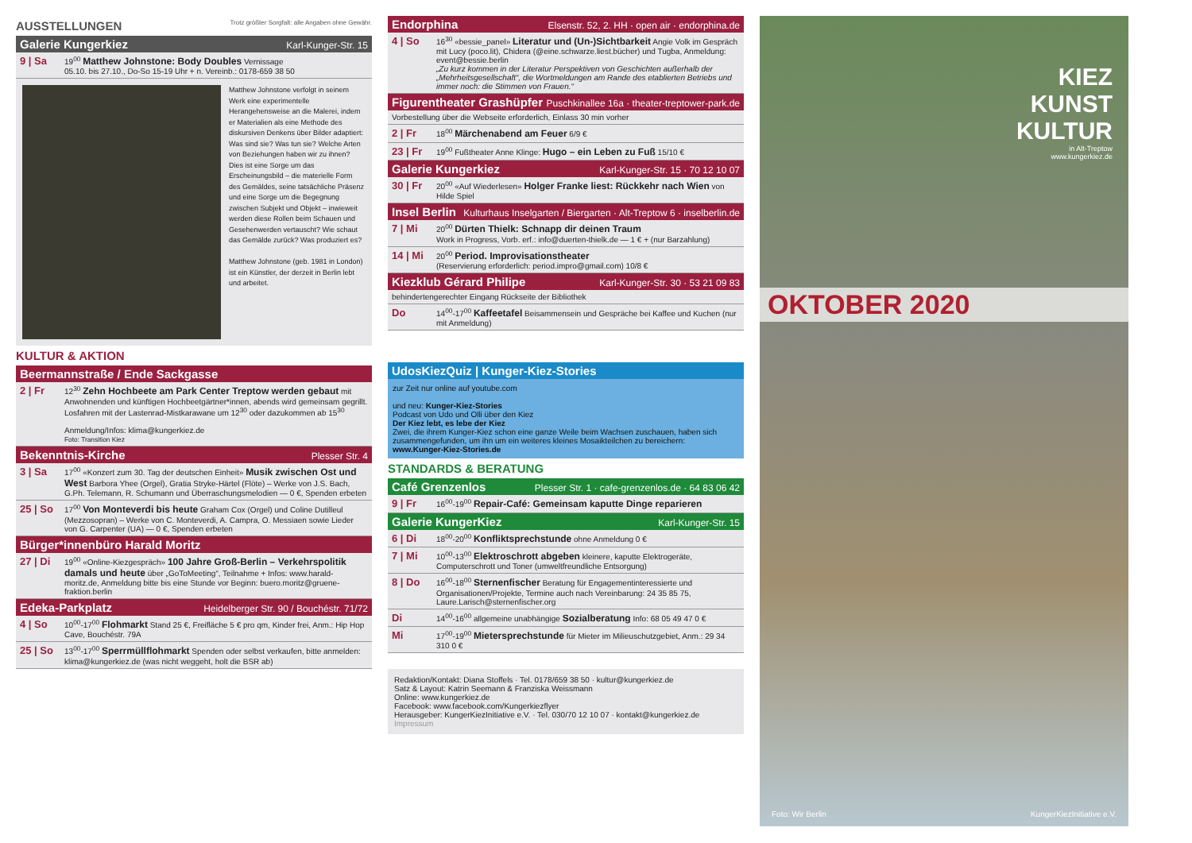AUSSTELLUNGEN Trotz größter Sorgfalt: alle Angaben ohne Gewähr.
Galerie Kungerkiez Karl-Kunger-Str. 15
9 | Sa
19<sup>00</sup> Matthew Johnstone: Body Doubles Vernissage
05.10. bis 27.10., Do-So 15-19 Uhr + n. Vereinb.: 0178-659 38 50
Matthew Johnstone verfolgt in seinem Werk eine experimentelle Herangehensweise an die Malerei, indem er Materialien als eine Methode des diskursiven Denkens über Bilder adaptiert: Was sind sie? Was tun sie? Welche Arten von Beziehungen haben wir zu ihnen? Dies ist eine Sorge um das Erscheinungsbild – die materielle Form des Gemäldes, seine tatsächliche Präsenz und eine Sorge um die Begegnung zwischen Subjekt und Objekt – inwieweit werden diese Rollen beim Schauen und Gesehenwerden vertauscht? Wie schaut das Gemälde zurück? Was produziert es?
Matthew Johnstone (geb. 1981 in London) ist ein Künstler, der derzeit in Berlin lebt und arbeitet.
KULTUR & AKTION
Beermannstraße / Ende Sackgasse
2 | Fr
12<sup>30</sup> Zehn Hochbeete am Park Center Treptow werden gebaut mit Anwohnenden und künftigen Hochbeetgärtner*innen, abends wird gemeinsam gegrillt. Losfahren mit der Lastenrad-Mistkarawane um 12<sup>30</sup> oder dazukommen ab 15<sup>30</sup>
Anmeldung/Infos: klima@kungerkiez.de
Foto: Transition Kiez
Bekenntnis-Kirche Plesser Str. 4
3 | Sa
17<sup>00</sup> «Konzert zum 30. Tag der deutschen Einheit» Musik zwischen Ost und West Barbora Yhee (Orgel), Gratia Stryke-Härtel (Flöte) – Werke von J.S. Bach, G.Ph. Telemann, R. Schumann und Überraschungsmelodien — 0 €, Spenden erbeten
25 | So
17<sup>00</sup> Von Monteverdi bis heute Graham Cox (Orgel) und Coline Dutilleul (Mezzosopran) – Werke von C. Monteverdi, A. Campra, O. Messiaen sowie Lieder von G. Carpenter (UA) — 0 €, Spenden erbeten
Bürger*innenbüro Harald Moritz
27 | Di
19<sup>00</sup> «Online-Kiezgespräch» 100 Jahre Groß-Berlin – Verkehrspolitik damals und heute über „GoToMeeting“, Teilnahme + Infos: www.harald-moritz.de, Anmeldung bitte bis eine Stunde vor Beginn: buero.moritz@gruene-fraktion.berlin
Edeka-Parkplatz Heidelberger Str. 90 / Bouchéstr. 71/72
4 | So
10<sup>00</sup>-17<sup>00</sup> Flohmarkt Stand 25 €, Freifläche 5 € pro qm, Kinder frei, Anm.: Hip Hop Cave, Bouchéstr. 79A
25 | So
13<sup>00</sup>-17<sup>00</sup> Sperrmüllflohmarkt Spenden oder selbst verkaufen, bitte anmelden: klima@kungerkiez.de (was nicht weggeht, holt die BSR ab)
Endorphina Elsenstr. 52, 2. HH · open air · endorphina.de
4 | So
16<sup>30</sup> «bessie_panel» Literatur und (Un-)Sichtbarkeit Angie Volk im Gespräch mit Lucy (poco.lit), Chidera (@eine.schwarze.liest.bücher) und Tugba, Anmeldung: event@bessie.berlin
„Zu kurz kommen in der Literatur Perspektiven von Geschichten außerhalb der „Mehrheitsgesellschaft“, die Wortmeldungen am Rande des etablierten Betriebs und immer noch: die Stimmen von Frauen.“
Figurentheater Grashüpfer Puschkinallee 16a · theater-treptower-park.de
Vorbestellung über die Webseite erforderlich, Einlass 30 min vorher
2 | Fr
18<sup>00</sup> Märchenabend am Feuer 6/9 €
23 | Fr
19<sup>00</sup> Fußtheater Anne Klinge: Hugo – ein Leben zu Fuß 15/10 €
Galerie Kungerkiez Karl-Kunger-Str. 15 · 70 12 10 07
30 | Fr
20<sup>00</sup> «Auf Wiederlesen» Holger Franke liest: Rückkehr nach Wien von Hilde Spiel
Insel Berlin Kulturhaus Inselgarten / Biergarten · Alt-Treptow 6 · inselberlin.de
7 | Mi
20<sup>00</sup> Dürten Thielk: Schnapp dir deinen Traum
Work in Progress, Vorb. erf.: info@duerten-thielk.de — 1 € + (nur Barzahlung)
14 | Mi
20<sup>00</sup> Period. Improvisationstheater
(Reservierung erforderlich: period.impro@gmail.com) 10/8 €
Kiezklub Gérard Philipe Karl-Kunger-Str. 30 · 53 21 09 83
behindertengerechter Eingang Rückseite der Bibliothek
Do
14<sup>00</sup>-17<sup>00</sup> Kaffeetafel Beisammensein und Gespräche bei Kaffee und Kuchen (nur mit Anmeldung)
UdosKiezQuiz | Kunger-Kiez-Stories
zur Zeit nur online auf youtube.com
und neu: Kunger-Kiez-Stories
Podcast von Udo und Olli über den Kiez
Der Kiez lebt, es lebe der Kiez
Zwei, die ihrem Kunger-Kiez schon eine ganze Weile beim Wachsen zuschauen, haben sich zusammengefunden, um ihn um ein weiteres kleines Mosaikteilchen zu bereichern:
www.Kunger-Kiez-Stories.de
STANDARDS & BERATUNG
Café Grenzenlos Plesser Str. 1 · cafe-grenzenlos.de · 64 83 06 42
9 | Fr
16<sup>00</sup>-19<sup>00</sup> Repair-Café: Gemeinsam kaputte Dinge reparieren
Galerie KungerKiez Karl-Kunger-Str. 15
6 | Di
18<sup>00</sup>-20<sup>00</sup> Konfliktsprechstunde ohne Anmeldung 0 €
7 | Mi
10<sup>00</sup>-13<sup>00</sup> Elektroschrott abgeben kleinere, kaputte Elektrogeräte, Computerschrott und Toner (umweltfreundliche Entsorgung)
8 | Do
16<sup>00</sup>-18<sup>00</sup> Sternenfischer Beratung für Engagementinteressierte und Organisationen/Projekte, Termine auch nach Vereinbarung: 24 35 85 75, Laure.Larisch@sternenfischer.org
Di
14<sup>00</sup>-16<sup>00</sup> allgemeine unabhängige Sozialberatung Info: 68 05 49 47 0 €
Mi
17<sup>00</sup>-19<sup>00</sup> Mietersprechstunde für Mieter im Milieuschutzgebiet, Anm.: 29 34 310 0 €
Redaktion/Kontakt: Diana Stoffels · Tel. 0178/659 38 50 · kultur@kungerkiez.de
Satz & Layout: Katrin Seemann & Franziska Weissmann
Online: www.kungerkiez.de
Facebook: www.facebook.com/Kungerkiezflyer
Herausgeber: KungerKiezInitiative e.V. · Tel. 030/70 12 10 07 · kontakt@kungerkiez.de
Impressum
KIEZ
KUNST
KULTUR
in Alt-Treptow
www.kungerkiez.de
OKTOBER 2020
Foto: Wir Berlin KungerKiezInitiative e.V.